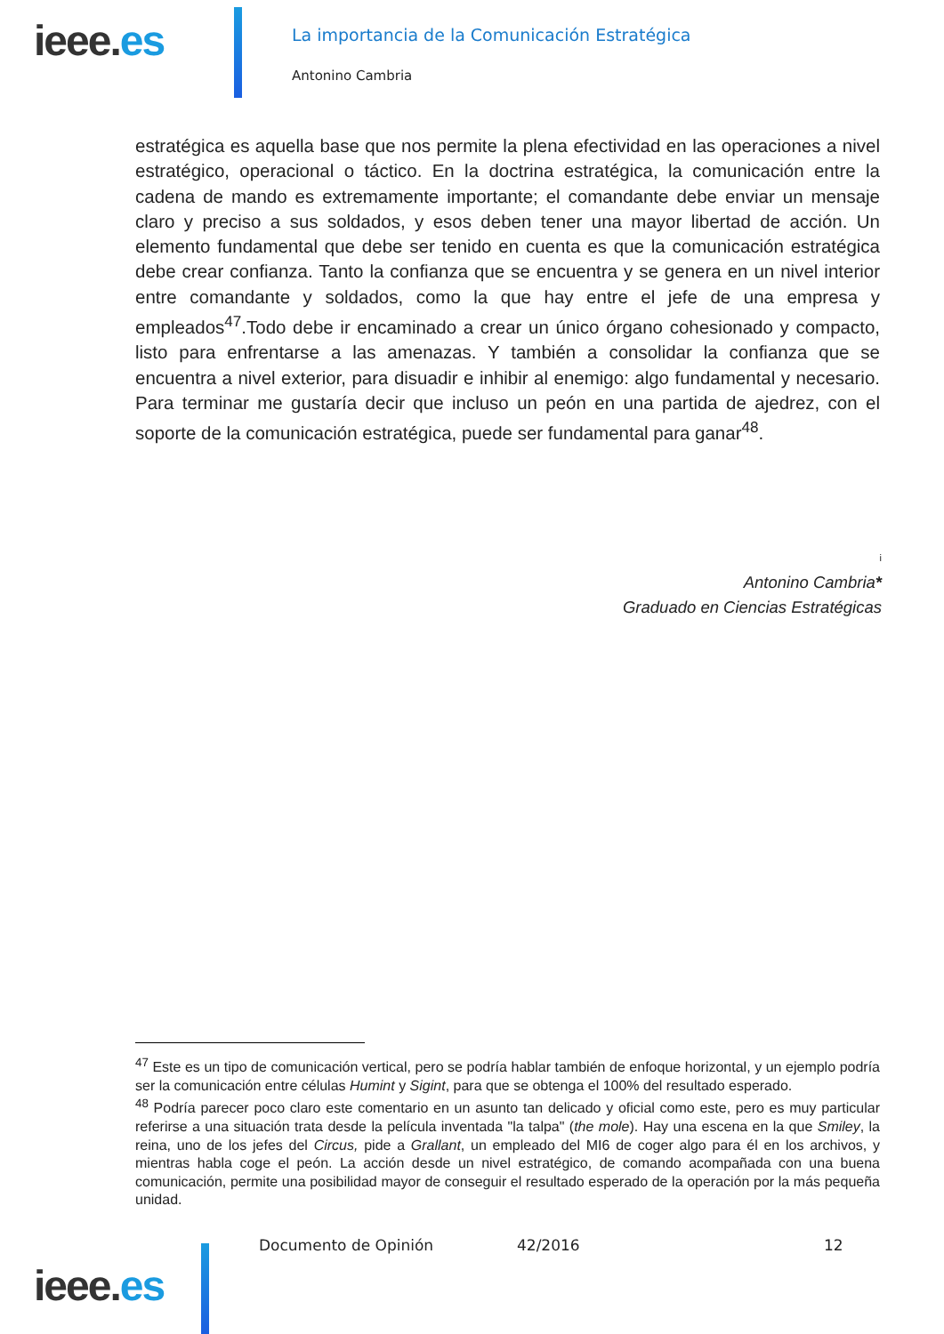ieee.es
La importancia de la Comunicación Estratégica
Antonino Cambria
estratégica es aquella base que nos permite la plena efectividad en las operaciones a nivel estratégico, operacional o táctico. En la doctrina estratégica, la comunicación entre la cadena de mando es extremamente importante; el comandante debe enviar un mensaje claro y preciso a sus soldados, y esos deben tener una mayor libertad de acción. Un elemento fundamental que debe ser tenido en cuenta es que la comunicación estratégica debe crear confianza. Tanto la confianza que se encuentra y se genera en un nivel interior entre comandante y soldados, como la que hay entre el jefe de una empresa y empleados<sup>47</sup>.Todo debe ir encaminado a crear un único órgano cohesionado y compacto, listo para enfrentarse a las amenazas. Y también a consolidar la confianza que se encuentra a nivel exterior, para disuadir e inhibir al enemigo: algo fundamental y necesario. Para terminar me gustaría decir que incluso un peón en una partida de ajedrez, con el soporte de la comunicación estratégica, puede ser fundamental para ganar<sup>48</sup>.
i
Antonino Cambria*
Graduado en Ciencias Estratégicas
<sup>47</sup> Este es un tipo de comunicación vertical, pero se podría hablar también de enfoque horizontal, y un ejemplo podría ser la comunicación entre células Humint y Sigint, para que se obtenga el 100% del resultado esperado.
<sup>48</sup> Podría parecer poco claro este comentario en un asunto tan delicado y oficial como este, pero es muy particular referirse a una situación trata desde la película inventada "la talpa" (the mole). Hay una escena en la que Smiley, la reina, uno de los jefes del Circus, pide a Grallant, un empleado del MI6 de coger algo para él en los archivos, y mientras habla coge el peón. La acción desde un nivel estratégico, de comando acompañada con una buena comunicación, permite una posibilidad mayor de conseguir el resultado esperado de la operación por la más pequeña unidad.
ieee.es Documento de Opinión 42/2016 12